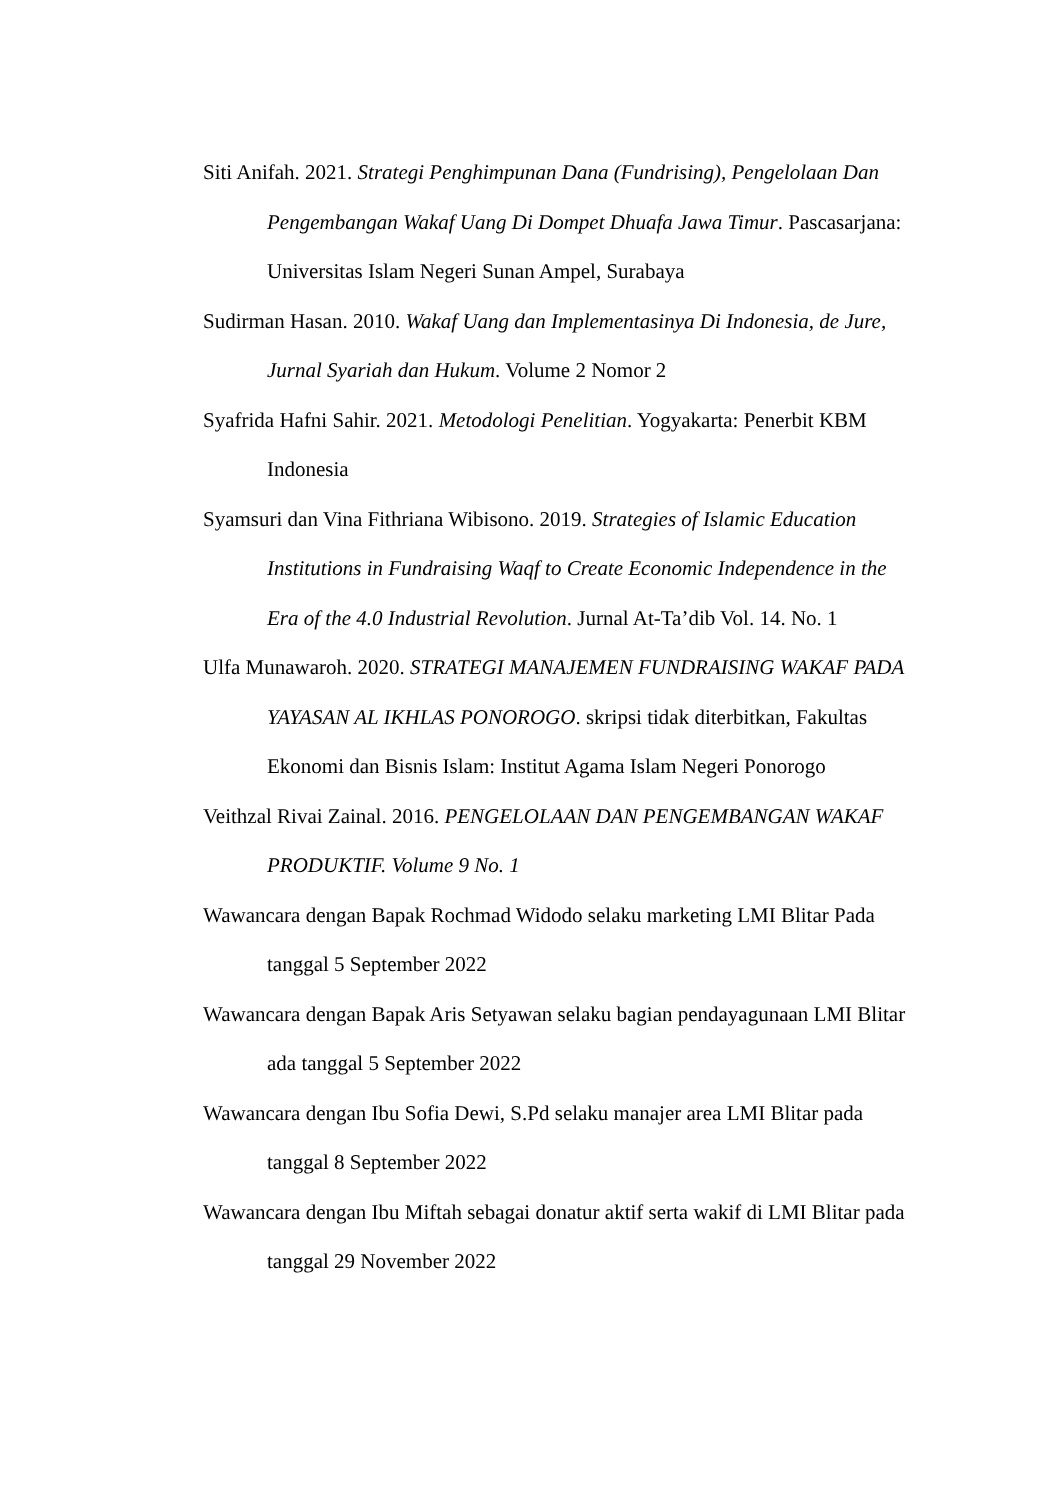Siti Anifah. 2021. Strategi Penghimpunan Dana (Fundrising), Pengelolaan Dan Pengembangan Wakaf Uang Di Dompet Dhuafa Jawa Timur. Pascasarjana: Universitas Islam Negeri Sunan Ampel, Surabaya
Sudirman Hasan. 2010. Wakaf Uang dan Implementasinya Di Indonesia, de Jure, Jurnal Syariah dan Hukum. Volume 2 Nomor 2
Syafrida Hafni Sahir. 2021. Metodologi Penelitian. Yogyakarta: Penerbit KBM Indonesia
Syamsuri dan Vina Fithriana Wibisono. 2019. Strategies of Islamic Education Institutions in Fundraising Waqf to Create Economic Independence in the Era of the 4.0 Industrial Revolution. Jurnal At-Ta’dib Vol. 14. No. 1
Ulfa Munawaroh. 2020. STRATEGI MANAJEMEN FUNDRAISING WAKAF PADA YAYASAN AL IKHLAS PONOROGO. skripsi tidak diterbitkan, Fakultas Ekonomi dan Bisnis Islam: Institut Agama Islam Negeri Ponorogo
Veithzal Rivai Zainal. 2016. PENGELOLAAN DAN PENGEMBANGAN WAKAF PRODUKTIF. Volume 9 No. 1
Wawancara dengan Bapak Rochmad Widodo selaku marketing LMI Blitar Pada tanggal 5 September 2022
Wawancara dengan Bapak Aris Setyawan selaku bagian pendayagunaan LMI Blitar ada tanggal 5 September 2022
Wawancara dengan Ibu Sofia Dewi, S.Pd selaku manajer area LMI Blitar pada tanggal 8 September 2022
Wawancara dengan Ibu Miftah sebagai donatur aktif serta wakif di LMI Blitar pada tanggal 29 November 2022